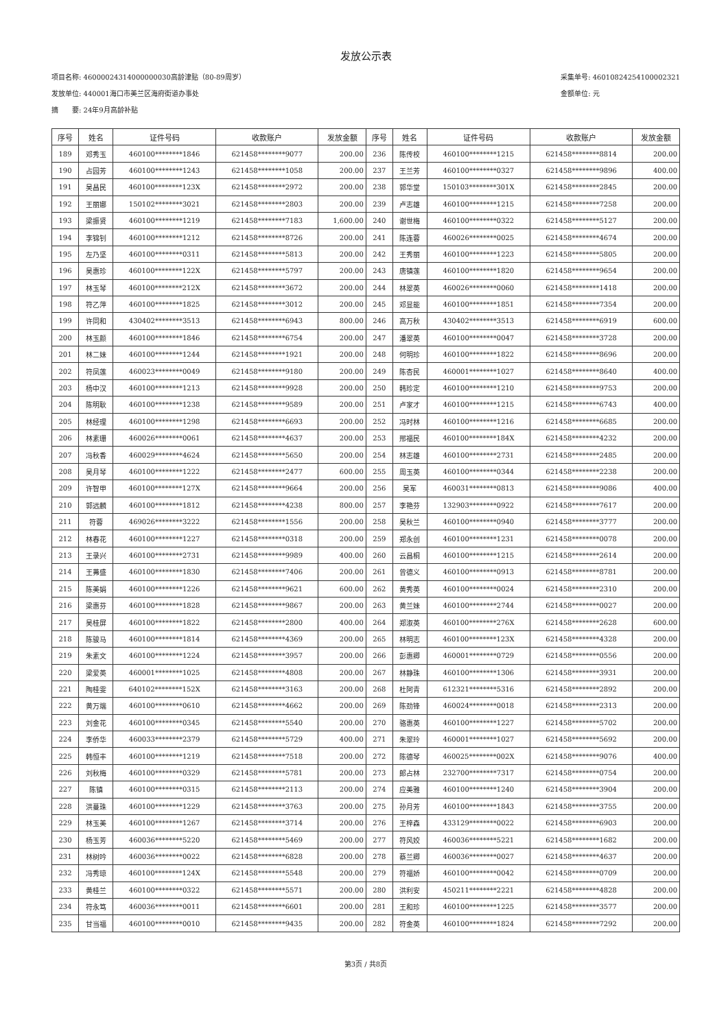发放公示表
项目名称: 46000024314000000030高龄津贴（80-89周岁）
发放单位: 440001海口市美兰区海府街道办事处
摘　　要: 24年9月高龄补贴
采集单号: 46010824254100002321
金额单位: 元
| 序号 | 姓名 | 证件号码 | 收款账户 | 发放金额 | 序号 | 姓名 | 证件号码 | 收款账户 | 发放金额 |
| --- | --- | --- | --- | --- | --- | --- | --- | --- | --- |
| 189 | 邓秀玉 | 460100********1846 | 621458********9077 | 200.00 | 236 | 陈传校 | 460100********1215 | 621458********8814 | 200.00 |
| 190 | 占园芳 | 460100********1243 | 621458********1058 | 200.00 | 237 | 王兰芳 | 460100********0327 | 621458********9896 | 400.00 |
| 191 | 吴昌民 | 460100********123X | 621458********2972 | 200.00 | 238 | 郭华堂 | 150103********301X | 621458********2845 | 200.00 |
| 192 | 王丽娜 | 150102********3021 | 621458********2803 | 200.00 | 239 | 卢志雄 | 460100********1215 | 621458********7258 | 200.00 |
| 193 | 梁振贤 | 460100********1219 | 621458********7183 | 1,600.00 | 240 | 谢世梅 | 460100********0322 | 621458********5127 | 200.00 |
| 194 | 李锦钊 | 460100********1212 | 621458********8726 | 200.00 | 241 | 陈连蓉 | 460026********0025 | 621458********4674 | 200.00 |
| 195 | 左乃坚 | 460100********0311 | 621458********5813 | 200.00 | 242 | 王秀丽 | 460100********1223 | 621458********5805 | 200.00 |
| 196 | 吴惠珍 | 460100********122X | 621458********5797 | 200.00 | 243 | 唐镇莲 | 460100********1820 | 621458********9654 | 200.00 |
| 197 | 林玉琴 | 460100********212X | 621458********3672 | 200.00 | 244 | 林翠英 | 460026********0060 | 621458********1418 | 200.00 |
| 198 | 符乙萍 | 460100********1825 | 621458********3012 | 200.00 | 245 | 邓显能 | 460100********1851 | 621458********7354 | 200.00 |
| 199 | 许同和 | 430402********3513 | 621458********6943 | 800.00 | 246 | 高万秋 | 430402********3513 | 621458********6919 | 600.00 |
| 200 | 林玉颜 | 460100********1846 | 621458********6754 | 200.00 | 247 | 潘翠英 | 460100********0047 | 621458********3728 | 200.00 |
| 201 | 林二妹 | 460100********1244 | 621458********1921 | 200.00 | 248 | 何明珍 | 460100********1822 | 621458********8696 | 200.00 |
| 202 | 符凤莲 | 460023********0049 | 621458********9180 | 200.00 | 249 | 陈杏民 | 460001********1027 | 621458********8640 | 400.00 |
| 203 | 杨中汉 | 460100********1213 | 621458********9928 | 200.00 | 250 | 韩珍定 | 460100********1210 | 621458********9753 | 200.00 |
| 204 | 陈明耿 | 460100********1238 | 621458********9589 | 200.00 | 251 | 卢家才 | 460100********1215 | 621458********6743 | 400.00 |
| 205 | 林经理 | 460100********1298 | 621458********6693 | 200.00 | 252 | 冯时林 | 460100********1216 | 621458********6685 | 200.00 |
| 206 | 林素珊 | 460026********0061 | 621458********4637 | 200.00 | 253 | 邢福民 | 460100********184X | 621458********4232 | 200.00 |
| 207 | 冯秋香 | 460029********4624 | 621458********5650 | 200.00 | 254 | 林志雄 | 460100********2731 | 621458********2485 | 200.00 |
| 208 | 吴月琴 | 460100********1222 | 621458********2477 | 600.00 | 255 | 周玉英 | 460100********0344 | 621458********2238 | 200.00 |
| 209 | 许智甲 | 460100********127X | 621458********9664 | 200.00 | 256 | 吴军 | 460031********0813 | 621458********9086 | 400.00 |
| 210 | 郭远麟 | 460100********1812 | 621458********4238 | 800.00 | 257 | 李艳芬 | 132903********0922 | 621458********7617 | 200.00 |
| 211 | 符蓉 | 469026********3222 | 621458********1556 | 200.00 | 258 | 吴秋兰 | 460100********0940 | 621458********3777 | 200.00 |
| 212 | 林春花 | 460100********1227 | 621458********0318 | 200.00 | 259 | 郑永创 | 460100********1231 | 621458********0078 | 200.00 |
| 213 | 王录兴 | 460100********2731 | 621458********9989 | 400.00 | 260 | 云昌桐 | 460100********1215 | 621458********2614 | 200.00 |
| 214 | 王茀盛 | 460100********1830 | 621458********7406 | 200.00 | 261 | 曾德义 | 460100********0913 | 621458********8781 | 200.00 |
| 215 | 陈美娟 | 460100********1226 | 621458********9621 | 600.00 | 262 | 黄秀英 | 460100********0024 | 621458********2310 | 200.00 |
| 216 | 梁惠芬 | 460100********1828 | 621458********9867 | 200.00 | 263 | 黄兰妹 | 460100********2744 | 621458********0027 | 200.00 |
| 217 | 吴桂屏 | 460100********1822 | 621458********2800 | 400.00 | 264 | 郑淑英 | 460100********276X | 621458********2628 | 600.00 |
| 218 | 陈骏马 | 460100********1814 | 621458********4369 | 200.00 | 265 | 林明志 | 460100********123X | 621458********4328 | 200.00 |
| 219 | 朱素文 | 460100********1224 | 621458********3957 | 200.00 | 266 | 彭惠卿 | 460001********0729 | 621458********0556 | 200.00 |
| 220 | 梁爱英 | 460001********1025 | 621458********4808 | 200.00 | 267 | 林静珠 | 460100********1306 | 621458********3931 | 200.00 |
| 221 | 陶桂雯 | 640102********152X | 621458********3163 | 200.00 | 268 | 杜阿青 | 612321********5316 | 621458********2892 | 200.00 |
| 222 | 黄万端 | 460100********0610 | 621458********4662 | 200.00 | 269 | 陈劲锋 | 460024********0018 | 621458********2313 | 200.00 |
| 223 | 刘金花 | 460100********0345 | 621458********5540 | 200.00 | 270 | 骆惠英 | 460100********1227 | 621458********5702 | 200.00 |
| 224 | 李侨华 | 460033********2379 | 621458********5729 | 400.00 | 271 | 朱翠玲 | 460001********1027 | 621458********5692 | 200.00 |
| 225 | 韩恒丰 | 460100********1219 | 621458********7518 | 200.00 | 272 | 陈德琴 | 460025********002X | 621458********9076 | 400.00 |
| 226 | 刘秋梅 | 460100********0329 | 621458********5781 | 200.00 | 273 | 郎占林 | 232700********7317 | 621458********0754 | 200.00 |
| 227 | 陈镇 | 460100********0315 | 621458********2113 | 200.00 | 274 | 应美雅 | 460100********1240 | 621458********3904 | 200.00 |
| 228 | 洪蔓珠 | 460100********1229 | 621458********3763 | 200.00 | 275 | 孙月芳 | 460100********1843 | 621458********3755 | 200.00 |
| 229 | 林玉美 | 460100********1267 | 621458********3714 | 200.00 | 276 | 王梓森 | 433129********0022 | 621458********6903 | 200.00 |
| 230 | 杨玉芳 | 460036********5220 | 621458********5469 | 200.00 | 277 | 符风姣 | 460036********5221 | 621458********1682 | 200.00 |
| 231 | 林树吟 | 460036********0022 | 621458********6828 | 200.00 | 278 | 蔡兰卿 | 460036********0027 | 621458********4637 | 200.00 |
| 232 | 冯秀琼 | 460100********124X | 621458********5548 | 200.00 | 279 | 符福娇 | 460100********0042 | 621458********0709 | 200.00 |
| 233 | 黄桂兰 | 460100********0322 | 621458********5571 | 200.00 | 280 | 洪利安 | 450211********2221 | 621458********4828 | 200.00 |
| 234 | 符永笃 | 460036********0011 | 621458********6601 | 200.00 | 281 | 王和珍 | 460100********1225 | 621458********3577 | 200.00 |
| 235 | 甘当福 | 460100********0010 | 621458********9435 | 200.00 | 282 | 符金英 | 460100********1824 | 621458********7292 | 200.00 |
第3页 / 共8页